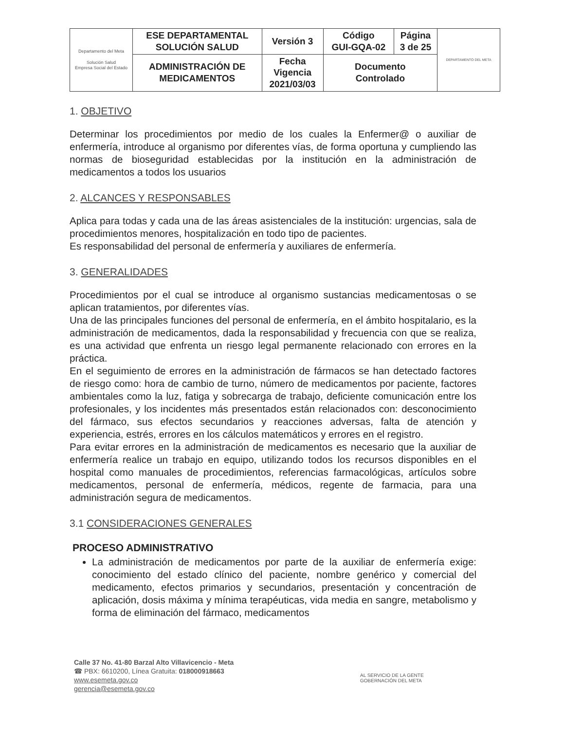| Departamento del Meta Solución Salud Empresa Social del Estado | ESE DEPARTAMENTAL SOLUCIÓN SALUD | Versión 3 | Código GUI-GQA-02 | Página 3 de 25 | DEPARTAMENTO DEL META |
| | ADMINISTRACIÓN DE MEDICAMENTOS | Fecha Vigencia 2021/03/03 | Documento Controlado | | |
1. OBJETIVO
Determinar los procedimientos por medio de los cuales la Enfermer@ o auxiliar de enfermería, introduce al organismo por diferentes vías, de forma oportuna y cumpliendo las normas de bioseguridad establecidas por la institución en la administración de medicamentos a todos los usuarios
2. ALCANCES Y RESPONSABLES
Aplica para todas y cada una de las áreas asistenciales de la institución: urgencias, sala de procedimientos menores, hospitalización en todo tipo de pacientes.
Es responsabilidad del personal de enfermería y auxiliares de enfermería.
3. GENERALIDADES
Procedimientos por el cual se introduce al organismo sustancias medicamentosas o se aplican tratamientos, por diferentes vías.
Una de las principales funciones del personal de enfermería, en el ámbito hospitalario, es la administración de medicamentos, dada la responsabilidad y frecuencia con que se realiza, es una actividad que enfrenta un riesgo legal permanente relacionado con errores en la práctica.
En el seguimiento de errores en la administración de fármacos se han detectado factores de riesgo como: hora de cambio de turno, número de medicamentos por paciente, factores ambientales como la luz, fatiga y sobrecarga de trabajo, deficiente comunicación entre los profesionales, y los incidentes más presentados están relacionados con: desconocimiento del fármaco, sus efectos secundarios y reacciones adversas, falta de atención y experiencia, estrés, errores en los cálculos matemáticos y errores en el registro.
Para evitar errores en la administración de medicamentos es necesario que la auxiliar de enfermería realice un trabajo en equipo, utilizando todos los recursos disponibles en el hospital como manuales de procedimientos, referencias farmacológicas, artículos sobre medicamentos, personal de enfermería, médicos, regente de farmacia, para una administración segura de medicamentos.
3.1 CONSIDERACIONES GENERALES
PROCESO ADMINISTRATIVO
La administración de medicamentos por parte de la auxiliar de enfermería exige: conocimiento del estado clínico del paciente, nombre genérico y comercial del medicamento, efectos primarios y secundarios, presentación y concentración de aplicación, dosis máxima y mínima terapéuticas, vida media en sangre, metabolismo y forma de eliminación del fármaco, medicamentos
Calle 37 No. 41-80 Barzal Alto Villavicencio - Meta
☎ PBX: 6610200, Línea Gratuita: 018000918663
www.esemeta.gov.co
gerencia@esemeta.gov.co
AL SERVICIO DE LA GENTE
GOBERNACIÓN DEL META